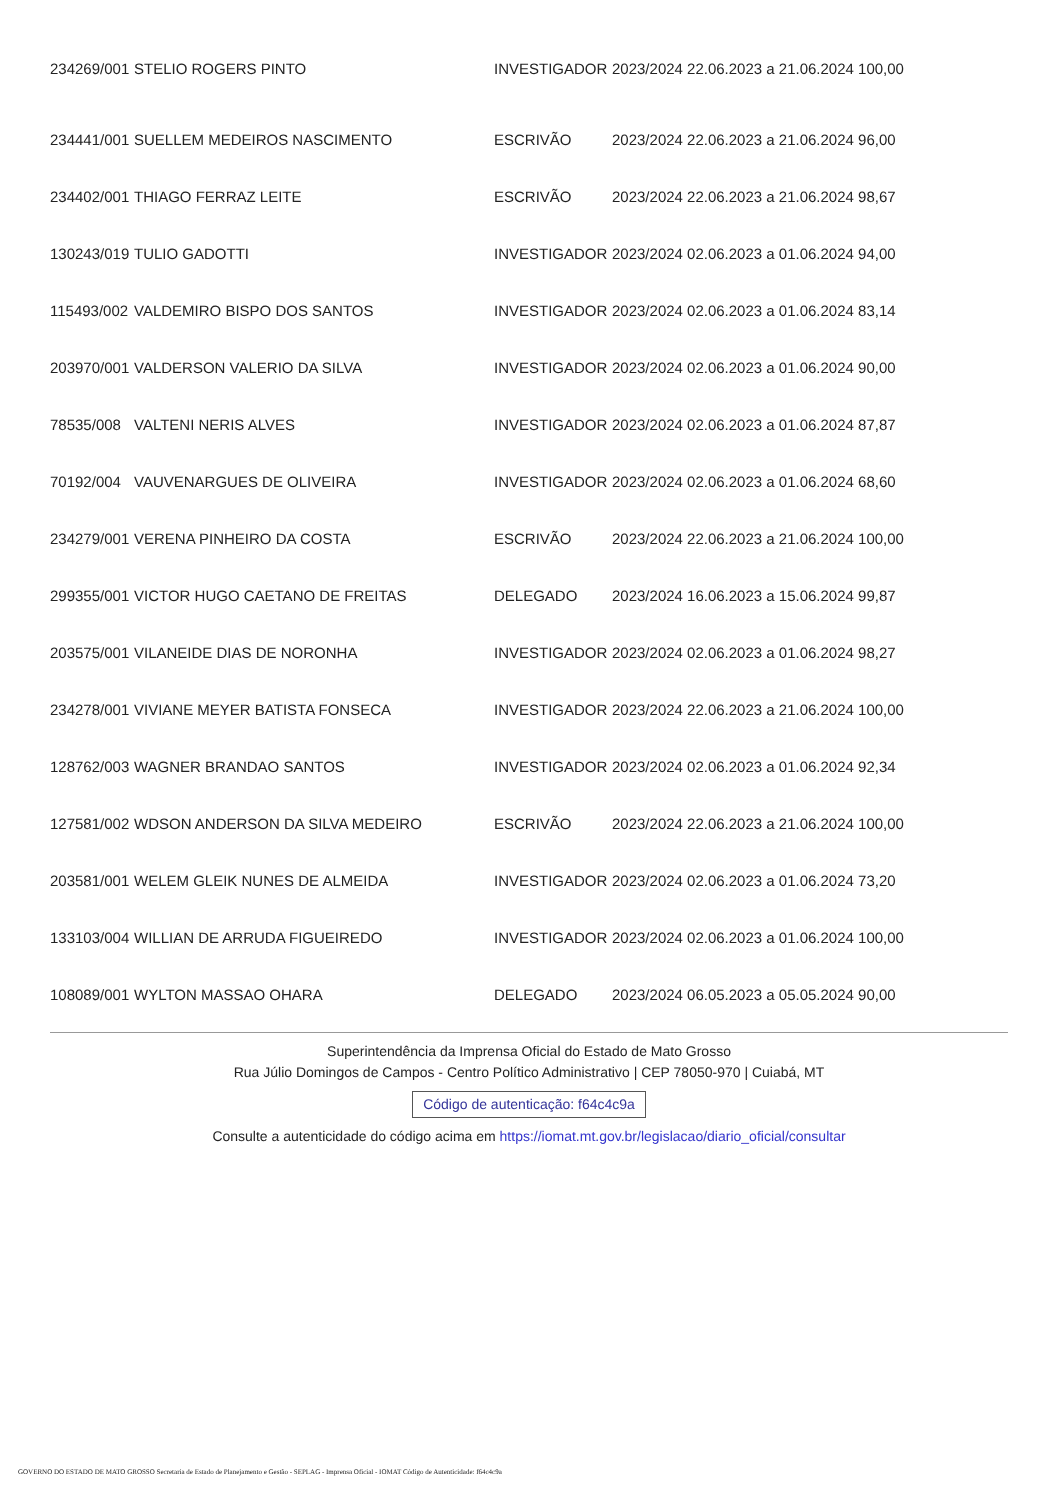| 234269/001 | STELIO ROGERS PINTO | INVESTIGADOR | 2023/2024 22.06.2023 a 21.06.2024 100,00 |
| 234441/001 | SUELLEM MEDEIROS NASCIMENTO | ESCRIVÃO | 2023/2024 22.06.2023 a 21.06.2024 96,00 |
| 234402/001 | THIAGO FERRAZ LEITE | ESCRIVÃO | 2023/2024 22.06.2023 a 21.06.2024 98,67 |
| 130243/019 | TULIO GADOTTI | INVESTIGADOR | 2023/2024 02.06.2023 a 01.06.2024 94,00 |
| 115493/002 | VALDEMIRO BISPO DOS SANTOS | INVESTIGADOR | 2023/2024 02.06.2023 a 01.06.2024 83,14 |
| 203970/001 | VALDERSON VALERIO DA SILVA | INVESTIGADOR | 2023/2024 02.06.2023 a 01.06.2024 90,00 |
| 78535/008 | VALTENI NERIS ALVES | INVESTIGADOR | 2023/2024 02.06.2023 a 01.06.2024 87,87 |
| 70192/004 | VAUVENARGUES DE OLIVEIRA | INVESTIGADOR | 2023/2024 02.06.2023 a 01.06.2024 68,60 |
| 234279/001 | VERENA PINHEIRO DA COSTA | ESCRIVÃO | 2023/2024 22.06.2023 a 21.06.2024 100,00 |
| 299355/001 | VICTOR HUGO CAETANO DE FREITAS | DELEGADO | 2023/2024 16.06.2023 a 15.06.2024 99,87 |
| 203575/001 | VILANEIDE DIAS DE NORONHA | INVESTIGADOR | 2023/2024 02.06.2023 a 01.06.2024 98,27 |
| 234278/001 | VIVIANE MEYER BATISTA FONSECA | INVESTIGADOR | 2023/2024 22.06.2023 a 21.06.2024 100,00 |
| 128762/003 | WAGNER BRANDAO SANTOS | INVESTIGADOR | 2023/2024 02.06.2023 a 01.06.2024 92,34 |
| 127581/002 | WDSON ANDERSON DA SILVA MEDEIRO | ESCRIVÃO | 2023/2024 22.06.2023 a 21.06.2024 100,00 |
| 203581/001 | WELEM GLEIK NUNES DE ALMEIDA | INVESTIGADOR | 2023/2024 02.06.2023 a 01.06.2024 73,20 |
| 133103/004 | WILLIAN DE ARRUDA FIGUEIREDO | INVESTIGADOR | 2023/2024 02.06.2023 a 01.06.2024 100,00 |
| 108089/001 | WYLTON MASSAO OHARA | DELEGADO | 2023/2024 06.05.2023 a 05.05.2024 90,00 |
Superintendência da Imprensa Oficial do Estado de Mato Grosso
Rua Júlio Domingos de Campos - Centro Político Administrativo | CEP 78050-970 | Cuiabá, MT
Código de autenticação: f64c4c9a
Consulte a autenticidade do código acima em https://iomat.mt.gov.br/legislacao/diario_oficial/consultar
GOVERNO DO ESTADO DE MATO GROSSO Secretaria de Estado de Planejamento e Gestão - SEPLAG - Imprensa Oficial - IOMAT Código de Autenticidade: f64c4c9a